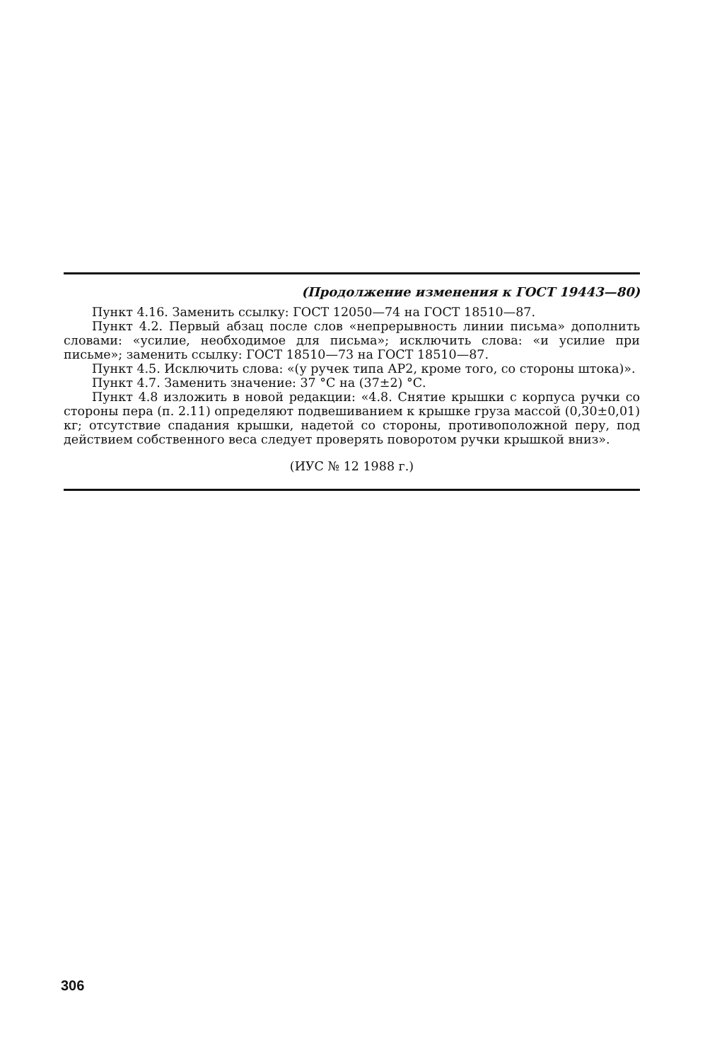(Продолжение изменения к ГОСТ 19443—80)
Пункт 4.16. Заменить ссылку: ГОСТ 12050—74 на ГОСТ 18510—87.
Пункт 4.2. Первый абзац после слов «непрерывность линии письма» дополнить словами: «усилие, необходимое для письма»; исключить слова: «и усилие при письме»; заменить ссылку: ГОСТ 18510—73 на ГОСТ 18510—87.
Пункт 4.5. Исключить слова: «(у ручек типа АР2, кроме того, со стороны штока)».
Пункт 4.7. Заменить значение: 37 °С на (37±2) °С.
Пункт 4.8 изложить в новой редакции: «4.8. Снятие крышки с корпуса ручки со стороны пера (п. 2.11) определяют подвешиванием к крышке груза массой (0,30±0,01) кг; отсутствие спадания крышки, надетой со стороны, противоположной перу, под действием собственного веса следует проверять поворотом ручки крышкой вниз».
(ИУС № 12 1988 г.)
306